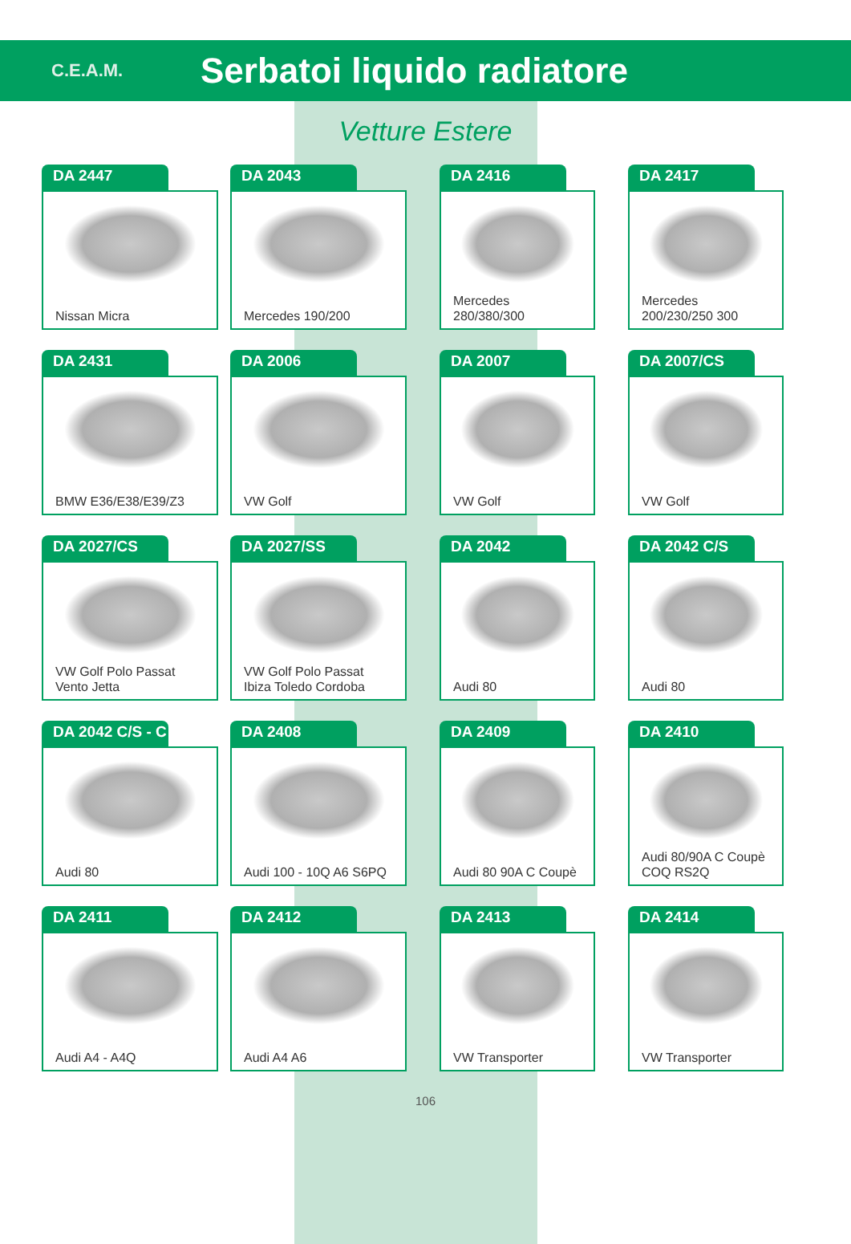C.E.A.M.
Serbatoi liquido radiatore
Vetture Estere
DA 2447
Nissan Micra
DA 2043
Mercedes 190/200
DA 2416
Mercedes 280/380/300
DA 2417
Mercedes 200/230/250 300
DA 2431
BMW E36/E38/E39/Z3
DA 2006
VW Golf
DA 2007
VW Golf
DA 2007/CS
VW Golf
DA 2027/CS
VW Golf Polo Passat Vento Jetta
DA 2027/SS
VW Golf Polo Passat Ibiza Toledo Cordoba
DA 2042
Audi 80
DA 2042 C/S
Audi 80
DA 2042 C/S - C
Audi 80
DA 2408
Audi 100 - 10Q A6 S6PQ
DA 2409
Audi 80 90A C Coupè
DA 2410
Audi 80/90A C Coupè COQ RS2Q
DA 2411
Audi A4 - A4Q
DA 2412
Audi A4 A6
DA 2413
VW Transporter
DA 2414
VW Transporter
106